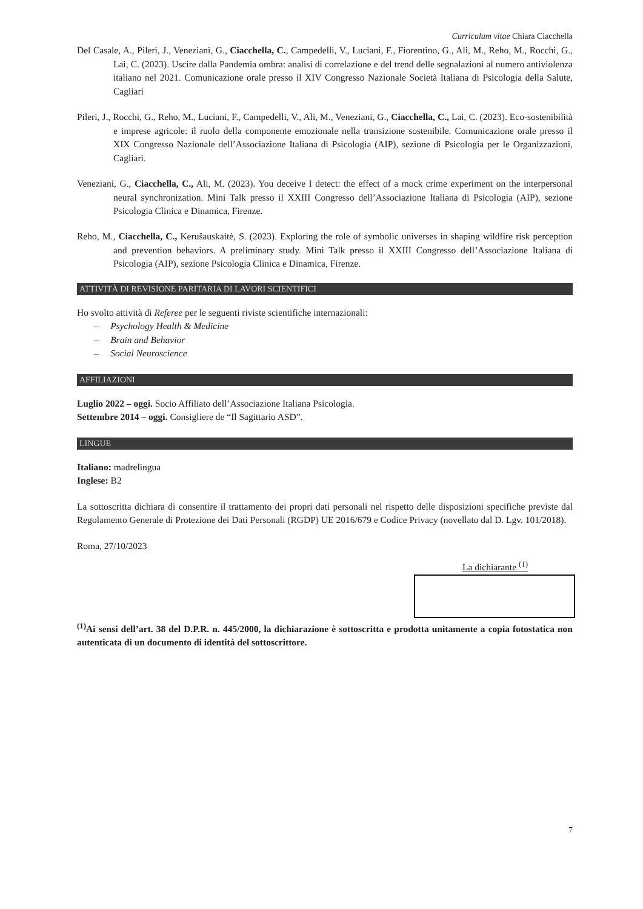Curriculum vitae Chiara Ciacchella
Del Casale, A., Pileri, J., Veneziani, G., Ciacchella, C., Campedelli, V., Luciani, F., Fiorentino, G., Ali, M., Reho, M., Rocchi, G., Lai, C. (2023). Uscire dalla Pandemia ombra: analisi di correlazione e del trend delle segnalazioni al numero antiviolenza italiano nel 2021. Comunicazione orale presso il XIV Congresso Nazionale Società Italiana di Psicologia della Salute, Cagliari
Pileri, J., Rocchi, G., Reho, M., Luciani, F., Campedelli, V., Ali, M., Veneziani, G., Ciacchella, C., Lai, C. (2023). Eco-sostenibilità e imprese agricole: il ruolo della componente emozionale nella transizione sostenibile. Comunicazione orale presso il XIX Congresso Nazionale dell’Associazione Italiana di Psicologia (AIP), sezione di Psicologia per le Organizzazioni, Cagliari.
Veneziani, G., Ciacchella, C., Ali, M. (2023). You deceive I detect: the effect of a mock crime experiment on the interpersonal neural synchronization. Mini Talk presso il XXIII Congresso dell’Associazione Italiana di Psicologia (AIP), sezione Psicologia Clinica e Dinamica, Firenze.
Reho, M., Ciacchella, C., Kerušauskaitė, S. (2023). Exploring the role of symbolic universes in shaping wildfire risk perception and prevention behaviors. A preliminary study. Mini Talk presso il XXIII Congresso dell’Associazione Italiana di Psicologia (AIP), sezione Psicologia Clinica e Dinamica, Firenze.
ATTIVITÀ DI REVISIONE PARITARIA DI LAVORI SCIENTIFICI
Ho svolto attività di Referee per le seguenti riviste scientifiche internazionali:
– Psychology Health & Medicine
– Brain and Behavior
– Social Neuroscience
AFFILIAZIONI
Luglio 2022 – oggi. Socio Affiliato dell’Associazione Italiana Psicologia.
Settembre 2014 – oggi. Consigliere de “Il Sagittario ASD”.
LINGUE
Italiano: madrelingua
Inglese: B2
La sottoscritta dichiara di consentire il trattamento dei propri dati personali nel rispetto delle disposizioni specifiche previste dal Regolamento Generale di Protezione dei Dati Personali (RGDP) UE 2016/679 e Codice Privacy (novellato dal D. Lgv. 101/2018).
Roma, 27/10/2023
La dichiarante <sup>(1)</sup>
<sup>(1)</sup> Ai sensi dell’art. 38 del D.P.R. n. 445/2000, la dichiarazione è sottoscritta e prodotta unitamente a copia fotostatica non autenticata di un documento di identità del sottoscrittore.
7